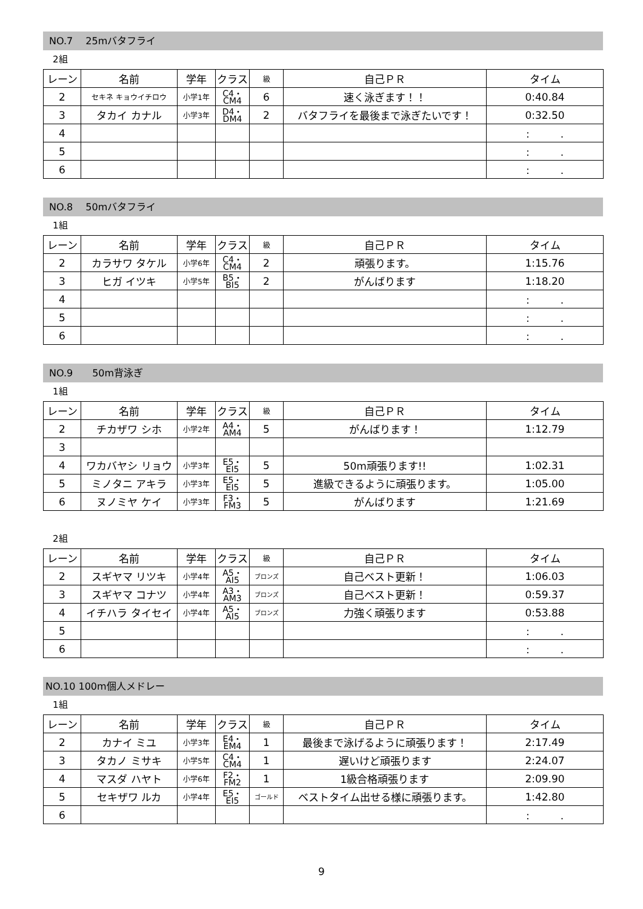NO.7　 25mバタフライ
2組
| レーン | 名前 | 学年 | クラス | 級 | 自己ＰＲ | タイム |
| --- | --- | --- | --- | --- | --- | --- |
| 2 | セキネ キョウイチロウ | 小学1年 | C4・ CM4 | 6 | 速く泳ぎます！！ | 0:40.84 |
| 3 | タカイ カナル | 小学3年 | D4・ DM4 | 2 | バタフライを最後まで泳ぎたいです！ | 0:32.50 |
| 4 | | | | | | : . |
| 5 | | | | | | : . |
| 6 | | | | | | : . |
NO.8　 50mバタフライ
1組
| レーン | 名前 | 学年 | クラス | 級 | 自己ＰＲ | タイム |
| --- | --- | --- | --- | --- | --- | --- |
| 2 | カラサワ タケル | 小学6年 | C4・ CM4 | 2 | 頑張ります。 | 1:15.76 |
| 3 | ヒガ イツキ | 小学5年 | B5・ BI5 | 2 | がんばります | 1:18.20 |
| 4 | | | | | | : . |
| 5 | | | | | | : . |
| 6 | | | | | | : . |
NO.9　　50m背泳ぎ
1組
| レーン | 名前 | 学年 | クラス | 級 | 自己ＰＲ | タイム |
| --- | --- | --- | --- | --- | --- | --- |
| 2 | チカザワ シホ | 小学2年 | A4・ AM4 | 5 | がんばります！ | 1:12.79 |
| 3 | | | | | | |
| 4 | ワカバヤシ リョウ | 小学3年 | E5・ EI5 | 5 | 50m頑張ります!! | 1:02.31 |
| 5 | ミノタニ アキラ | 小学3年 | E5・ EI5 | 5 | 進級できるように頑張ります。 | 1:05.00 |
| 6 | ヌノミヤ ケイ | 小学3年 | F3・ FM3 | 5 | がんばります | 1:21.69 |
2組
| レーン | 名前 | 学年 | クラス | 級 | 自己ＰＲ | タイム |
| --- | --- | --- | --- | --- | --- | --- |
| 2 | スギヤマ リツキ | 小学4年 | A5・ AI5 | ブロンズ | 自己ベスト更新！ | 1:06.03 |
| 3 | スギヤマ コナツ | 小学4年 | A3・ AM3 | ブロンズ | 自己ベスト更新！ | 0:59.37 |
| 4 | イチハラ タイセイ | 小学4年 | A5・ AI5 | ブロンズ | 力強く頑張ります | 0:53.88 |
| 5 | | | | | | : . |
| 6 | | | | | | : . |
NO.10 100m個人メドレー
1組
| レーン | 名前 | 学年 | クラス | 級 | 自己ＰＲ | タイム |
| --- | --- | --- | --- | --- | --- | --- |
| 2 | カナイ ミユ | 小学3年 | E4・ EM4 | 1 | 最後まで泳げるように頑張ります！ | 2:17.49 |
| 3 | タカノ ミサキ | 小学5年 | C4・ CM4 | 1 | 遅いけど頑張ります | 2:24.07 |
| 4 | マスダ ハヤト | 小学6年 | F2・ FM2 | 1 | 1級合格頑張ります | 2:09.90 |
| 5 | セキザワ ルカ | 小学4年 | E5・ EI5 | ゴールド | ベストタイム出せる様に頑張ります。 | 1:42.80 |
| 6 | | | | | | : . |
9